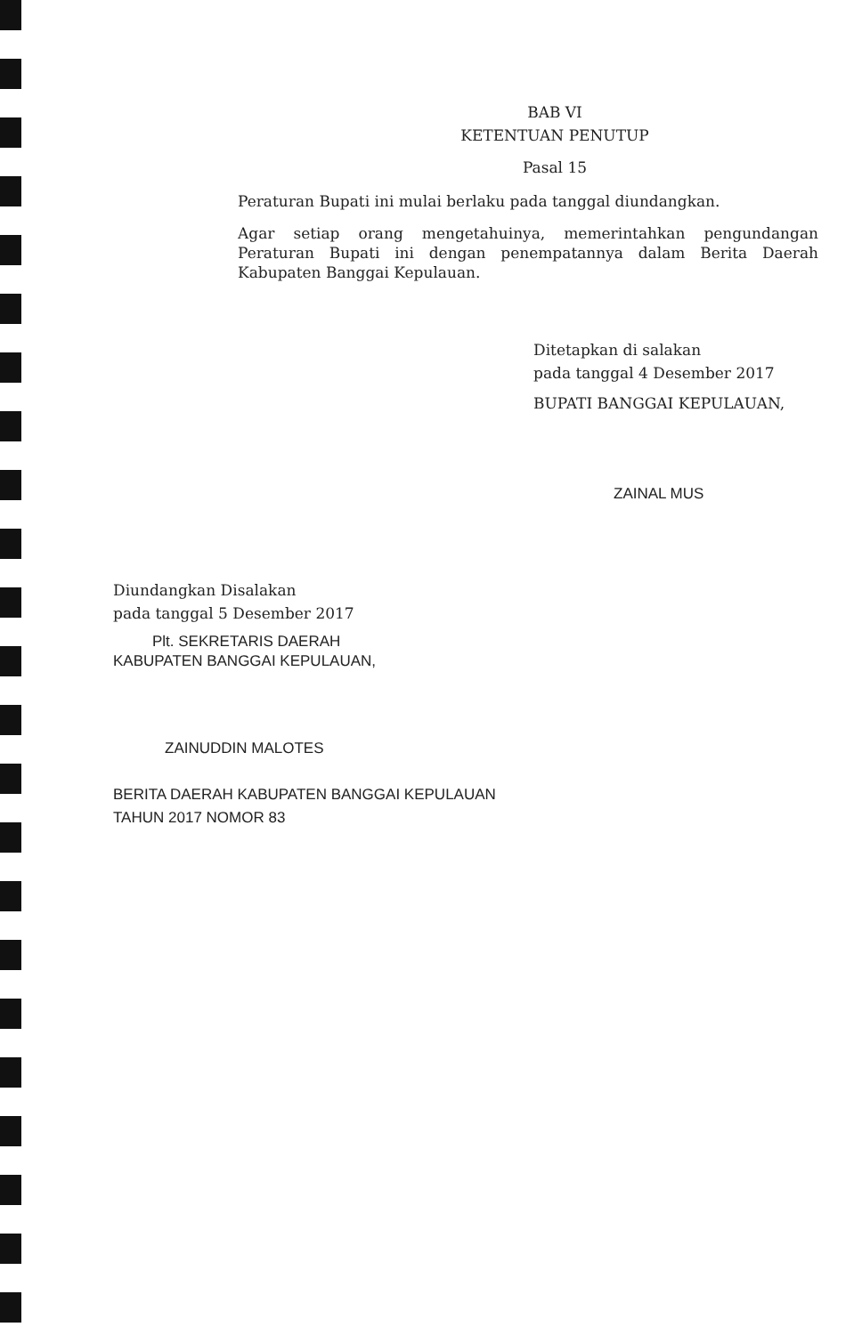BAB VI
KETENTUAN PENUTUP
Pasal 15
Peraturan Bupati ini mulai berlaku pada tanggal diundangkan.
Agar setiap orang mengetahuinya, memerintahkan pengundangan Peraturan Bupati ini dengan penempatannya dalam Berita Daerah Kabupaten Banggai Kepulauan.
Ditetapkan di salakan
pada tanggal 4 Desember 2017
BUPATI BANGGAI KEPULAUAN,
ZAINAL MUS
Diundangkan Disalakan
pada tanggal 5 Desember 2017
Plt. SEKRETARIS DAERAH
KABUPATEN BANGGAI KEPULAUAN,
ZAINUDDIN MALOTES
BERITA DAERAH KABUPATEN BANGGAI KEPULAUAN
TAHUN 2017 NOMOR 83